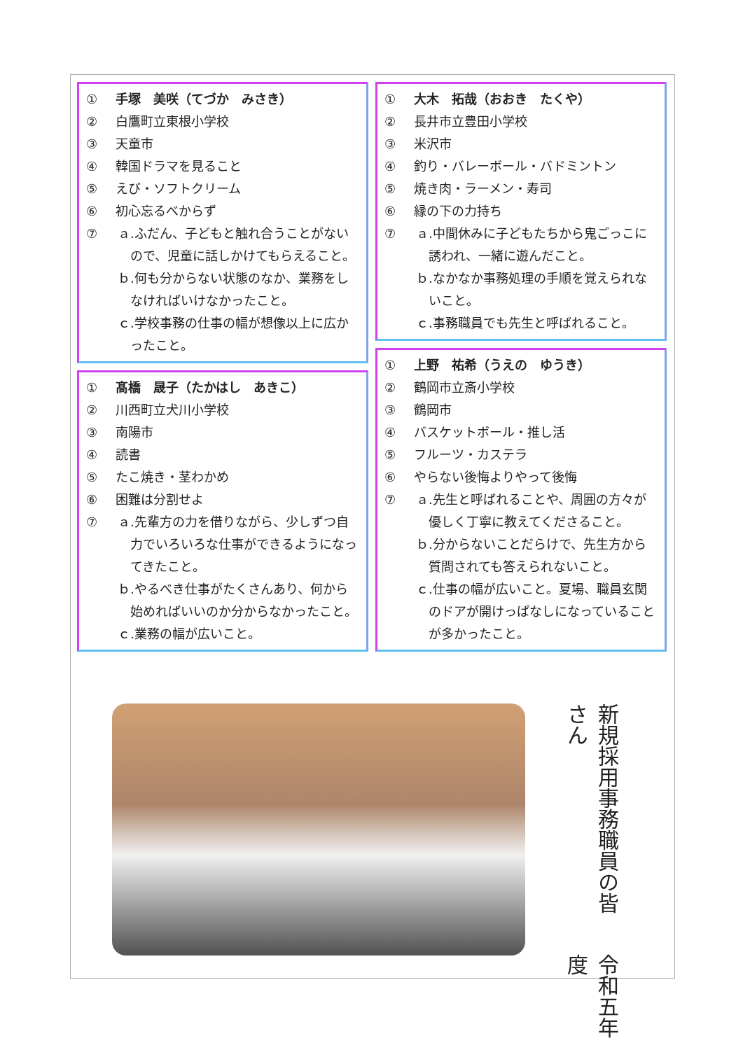① 手塚　美咲（てづか　みさき）
② 白鷹町立東根小学校
③ 天童市
④ 韓国ドラマを見ること
⑤ えび・ソフトクリーム
⑥ 初心忘るべからず
⑦ ａ.ふだん、子どもと触れ合うことがないので、児童に話しかけてもらえること。
ｂ.何も分からない状態のなか、業務をしなければいけなかったこと。
ｃ.学校事務の仕事の幅が想像以上に広かったこと。
① 髙橋　晟子（たかはし　あきこ）
② 川西町立犬川小学校
③ 南陽市
④ 読書
⑤ たこ焼き・茎わかめ
⑥ 困難は分割せよ
⑦ ａ.先輩方の力を借りながら、少しずつ自力でいろいろな仕事ができるようになってきたこと。
ｂ.やるべき仕事がたくさんあり、何から始めればいいのか分からなかったこと。
ｃ.業務の幅が広いこと。
① 大木　拓哉（おおき　たくや）
② 長井市立豊田小学校
③ 米沢市
④ 釣り・バレーボール・バドミントン
⑤ 焼き肉・ラーメン・寿司
⑥ 縁の下の力持ち
⑦ ａ.中間休みに子どもたちから鬼ごっこに誘われ、一緒に遊んだこと。
ｂ.なかなか事務処理の手順を覚えられないこと。
ｃ.事務職員でも先生と呼ばれること。
① 上野　祐希（うえの　ゆうき）
② 鶴岡市立斎小学校
③ 鶴岡市
④ バスケットボール・推し活
⑤ フルーツ・カステラ
⑥ やらない後悔よりやって後悔
⑦ ａ.先生と呼ばれることや、周囲の方々が優しく丁寧に教えてくださること。
ｂ.分からないことだらけで、先生方から質問されても答えられないこと。
ｃ.仕事の幅が広いこと。夏場、職員玄関のドアが開けっぱなしになっていることが多かったこと。
令和五年度
新規採用事務職員の皆さん